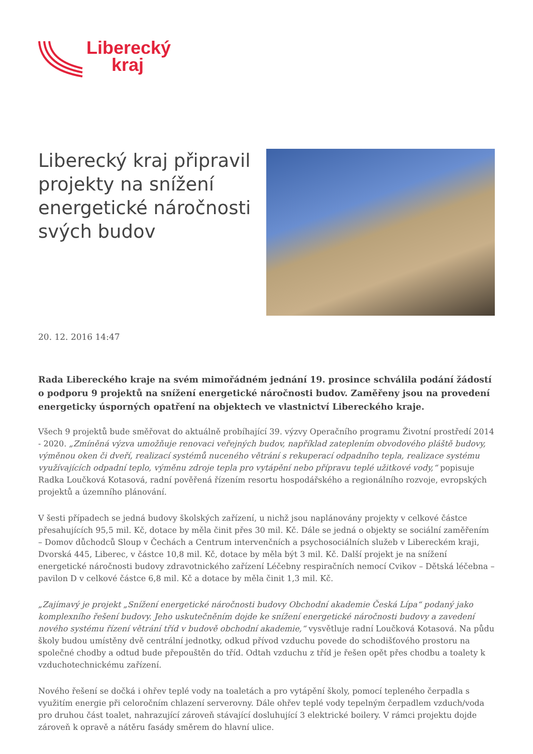Liberecký
kraj
Liberecký kraj připravil projekty na snížení energetické náročnosti svých budov
20. 12. 2016 14:47
Rada Libereckého kraje na svém mimořádném jednání 19. prosince schválila podání žádostí o podporu 9 projektů na snížení energetické náročnosti budov. Zaměřeny jsou na provedení energeticky úsporných opatření na objektech ve vlastnictví Libereckého kraje.
Všech 9 projektů bude směřovat do aktuálně probíhající 39. výzvy Operačního programu Životní prostředí 2014 - 2020. „Zmíněná výzva umožňuje renovaci veřejných budov, například zateplením obvodového pláště budovy, výměnou oken či dveří, realizací systémů nuceného větrání s rekuperací odpadního tepla, realizace systému využívajících odpadní teplo, výměnu zdroje tepla pro vytápění nebo přípravu teplé užitkové vody,“ popisuje Radka Loučková Kotasová, radní pověřená řízením resortu hospodářského a regionálního rozvoje, evropských projektů a územního plánování.
V šesti případech se jedná budovy školských zařízení, u nichž jsou naplánovány projekty v celkové částce přesahujících 95,5 mil. Kč, dotace by měla činit přes 30 mil. Kč. Dále se jedná o objekty se sociální zaměřením – Domov důchodců Sloup v Čechách a Centrum intervenčních a psychosociálních služeb v Libereckém kraji, Dvorská 445, Liberec, v částce 10,8 mil. Kč, dotace by měla být 3 mil. Kč. Další projekt je na snížení energetické náročnosti budovy zdravotnického zařízení Léčebny respiračních nemocí Cvikov – Dětská léčebna – pavilon D v celkové částce 6,8 mil. Kč a dotace by měla činit 1,3 mil. Kč.
„Zajímavý je projekt „Snížení energetické náročnosti budovy Obchodní akademie Česká Lípa“ podaný jako komplexního řešení budovy. Jeho uskutečněním dojde ke snížení energetické náročnosti budovy a zavedení nového systému řízení větrání tříd v budově obchodní akademie,“ vysvětluje radní Loučková Kotasová. Na půdu školy budou umístěny dvě centrální jednotky, odkud přívod vzduchu povede do schodišťového prostoru na společné chodby a odtud bude přepouštěn do tříd. Odtah vzduchu z tříd je řešen opět přes chodbu a toalety k vzduchotechnickému zařízení.
Nového řešení se dočká i ohřev teplé vody na toaletách a pro vytápění školy, pomocí tepleného čerpadla s využitím energie při celoročním chlazení serverovny. Dále ohřev teplé vody tepelným čerpadlem vzduch/voda pro druhou část toalet, nahrazující zároveň stávající dosluhující 3 elektrické boilery. V rámci projektu dojde zároveň k opravě a nátěru fasády směrem do hlavní ulice.